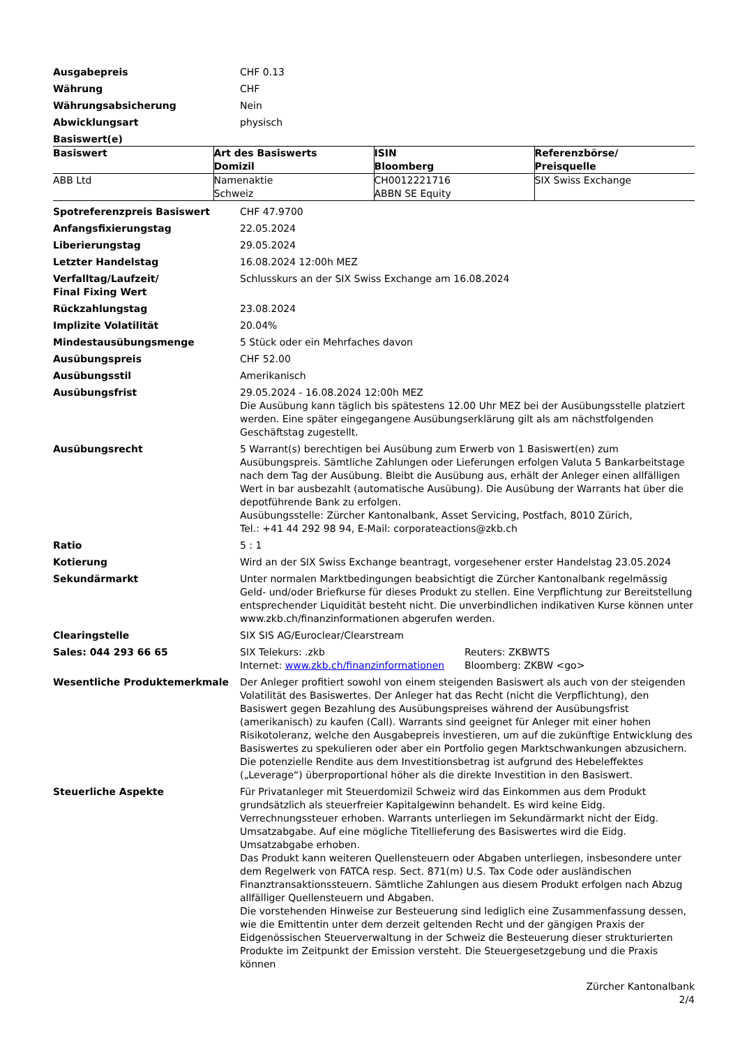| Ausgabepreis | CHF 0.13 |
| Währung | CHF |
| Währungsabsicherung | Nein |
| Abwicklungsart | physisch |
| Basiswert(e) | |
| Basiswert | Art des Basiswerts Domizil | ISIN Bloomberg | Referenzbörse/ Preisquelle |
| --- | --- | --- | --- |
| ABB Ltd | Namenaktie Schweiz | CH0012221716 ABBN SE Equity | SIX Swiss Exchange |
| Spotreferenzpreis Basiswert | CHF 47.9700 |
| Anfangsfixierungstag | 22.05.2024 |
| Liberierungstag | 29.05.2024 |
| Letzter Handelstag | 16.08.2024 12:00h MEZ |
| Verfalltag/Laufzeit/ Final Fixing Wert | Schlusskurs an der SIX Swiss Exchange am 16.08.2024 |
| Rückzahlungstag | 23.08.2024 |
| Implizite Volatilität | 20.04% |
| Mindestausübungsmenge | 5 Stück oder ein Mehrfaches davon |
| Ausübungspreis | CHF 52.00 |
| Ausübungsstil | Amerikanisch |
| Ausübungsfrist | 29.05.2024 - 16.08.2024 12:00h MEZ Die Ausübung kann täglich bis spätestens 12.00 Uhr MEZ bei der Ausübungsstelle platziert werden. Eine später eingegangene Ausübungserklärung gilt als am nächstfolgenden Geschäftstag zugestellt. |
| Ausübungsrecht | 5 Warrant(s) berechtigen bei Ausübung zum Erwerb von 1 Basiswert(en) zum Ausübungspreis. Sämtliche Zahlungen oder Lieferungen erfolgen Valuta 5 Bankarbeitstage nach dem Tag der Ausübung. Bleibt die Ausübung aus, erhält der Anleger einen allfälligen Wert in bar ausbezahlt (automatische Ausübung). Die Ausübung der Warrants hat über die depotführende Bank zu erfolgen. Ausübungsstelle: Zürcher Kantonalbank, Asset Servicing, Postfach, 8010 Zürich, Tel.: +41 44 292 98 94, E-Mail: corporateactions@zkb.ch |
| Ratio | 5 : 1 |
| Kotierung | Wird an der SIX Swiss Exchange beantragt, vorgesehener erster Handelstag 23.05.2024 |
| Sekundärmarkt | Unter normalen Marktbedingungen beabsichtigt die Zürcher Kantonalbank regelmässig Geld- und/oder Briefkurse für dieses Produkt zu stellen. Eine Verpflichtung zur Bereitstellung entsprechender Liquidität besteht nicht. Die unverbindlichen indikativen Kurse können unter www.zkb.ch/finanzinformationen abgerufen werden. |
| Clearingstelle | SIX SIS AG/Euroclear/Clearstream |
| Sales: 044 293 66 65 | SIX Telekurs: .zkb Internet: www.zkb.ch/finanzinformationen Reuters: ZKBWTS Bloomberg: ZKBW <go> |
| Wesentliche Produktemerkmale | Der Anleger profitiert sowohl von einem steigenden Basiswert als auch von der steigenden Volatilität des Basiswertes. Der Anleger hat das Recht (nicht die Verpflichtung), den Basiswert gegen Bezahlung des Ausübungspreises während der Ausübungsfrist (amerikanisch) zu kaufen (Call). Warrants sind geeignet für Anleger mit einer hohen Risikotoleranz, welche den Ausgabepreis investieren, um auf die zukünftige Entwicklung des Basiswertes zu spekulieren oder aber ein Portfolio gegen Marktschwankungen abzusichern. Die potenzielle Rendite aus dem Investitionsbetrag ist aufgrund des Hebeleffektes („Leverage“) überproportional höher als die direkte Investition in den Basiswert. |
| Steuerliche Aspekte | Für Privatanleger mit Steuerdomizil Schweiz wird das Einkommen aus dem Produkt grundsätzlich als steuerfreier Kapitalgewinn behandelt. Es wird keine Eidg. Verrechnungssteuer erhoben. Warrants unterliegen im Sekundärmarkt nicht der Eidg. Umsatzabgabe. Auf eine mögliche Titellieferung des Basiswertes wird die Eidg. Umsatzabgabe erhoben. Das Produkt kann weiteren Quellensteuern oder Abgaben unterliegen, insbesondere unter dem Regelwerk von FATCA resp. Sect. 871(m) U.S. Tax Code oder ausländischen Finanztransaktionssteuern. Sämtliche Zahlungen aus diesem Produkt erfolgen nach Abzug allfälliger Quellensteuern und Abgaben. Die vorstehenden Hinweise zur Besteuerung sind lediglich eine Zusammenfassung dessen, wie die Emittentin unter dem derzeit geltenden Recht und der gängigen Praxis der Eidgenössischen Steuerverwaltung in der Schweiz die Besteuerung dieser strukturierten Produkte im Zeitpunkt der Emission versteht. Die Steuergesetzgebung und die Praxis können |
Zürcher Kantonalbank
2/4